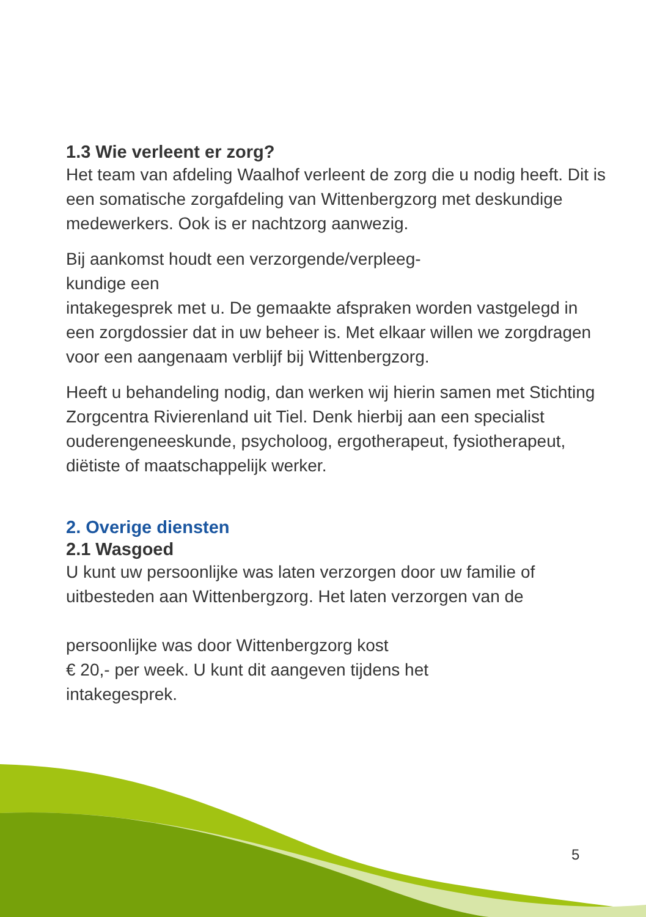1.3 Wie verleent er zorg?
Het team van afdeling Waalhof verleent de zorg die u nodig heeft. Dit is een somatische zorgafdeling van Wittenbergzorg met deskundige medewerkers. Ook is er nachtzorg aanwezig.
Bij aankomst houdt een verzorgende/verpleeg-
kundige een
intakegesprek met u. De gemaakte afspraken worden vastgelegd in een zorgdossier dat in uw beheer is. Met elkaar willen we zorgdragen voor een aangenaam verblijf bij Wittenbergzorg.
Heeft u behandeling nodig, dan werken wij hierin samen met Stichting Zorgcentra Rivierenland uit Tiel. Denk hierbij aan een specialist ouderengeneeskunde, psycholoog, ergotherapeut, fysiotherapeut, diëtiste of maatschappelijk werker.
2. Overige diensten
2.1 Wasgoed
U kunt uw persoonlijke was laten verzorgen door uw familie of uitbesteden aan Wittenbergzorg. Het laten verzorgen van de
persoonlijke was door Wittenbergzorg kost
€ 20,- per week. U kunt dit aangeven tijdens het
intakegesprek.
5